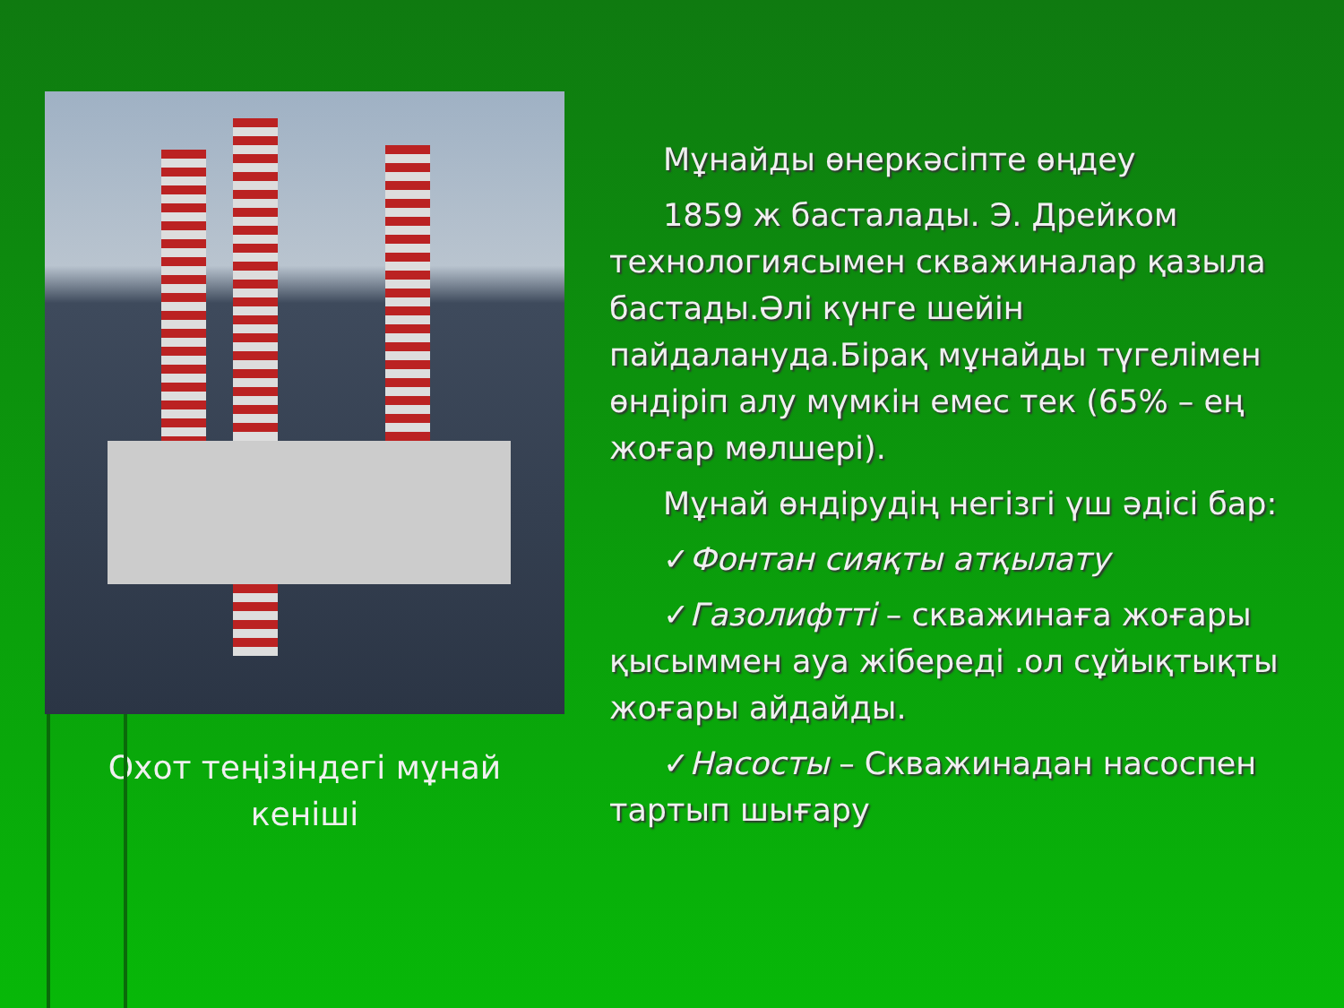Охот теңізіндегі мұнай
кеніші
Мұнайды өнеркәсіпте өңдеу
1859 ж басталады. Э. Дрейком
технологиясымен скважиналар қазыла бастады.Әлі күнге шейін пайдалануда.Бірақ мұнайды түгелімен өндіріп алу мүмкін емес тек (65% – ең жоғар мөлшері).
Мұнай өндірудің негізгі үш әдісі бар:
✓Фонтан сияқты атқылату
✓Газолифтті – скважинаға жоғары қысыммен ауа жібереді .ол сұйықтықты жоғары айдайды.
✓Насосты – Скважинадан насоспен тартып шығару